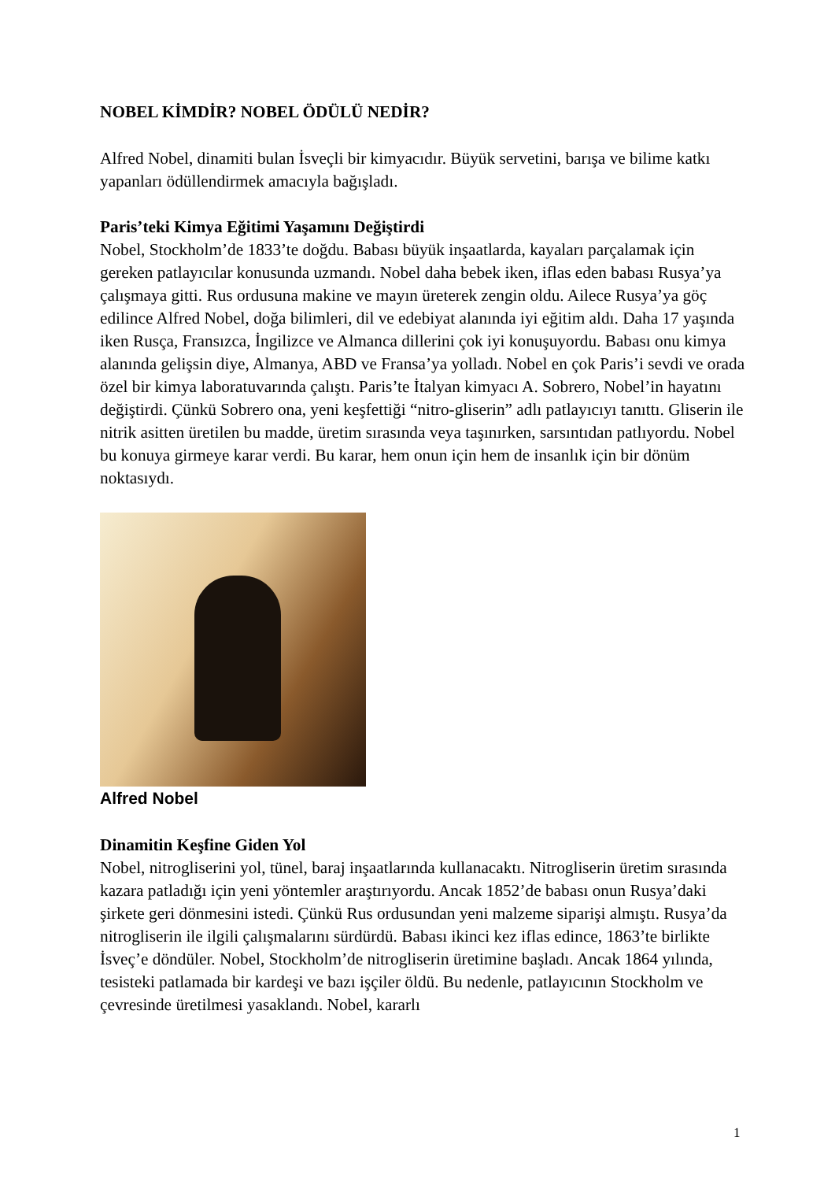NOBEL KİMDİR? NOBEL ÖDÜLÜ NEDİR?
Alfred Nobel, dinamiti bulan İsveçli bir kimyacıdır. Büyük servetini, barışa ve bilime katkı yapanları ödüllendirmek amacıyla bağışladı.
Paris’teki Kimya Eğitimi Yaşamını Değiştirdi
Nobel, Stockholm’de 1833’te doğdu. Babası büyük inşaatlarda, kayaları parçalamak için gereken patlayıcılar konusunda uzmandı. Nobel daha bebek iken, iflas eden babası Rusya’ya çalışmaya gitti. Rus ordusuna makine ve mayın üreterek zengin oldu. Ailece Rusya’ya göç edilince Alfred Nobel, doğa bilimleri, dil ve edebiyat alanında iyi eğitim aldı. Daha 17 yaşında iken Rusça, Fransızca, İngilizce ve Almanca dillerini çok iyi konuşuyordu. Babası onu kimya alanında gelişsin diye, Almanya, ABD ve Fransa’ya yolladı. Nobel en çok Paris’i sevdi ve orada özel bir kimya laboratuvarında çalıştı. Paris’te İtalyan kimyacı A. Sobrero, Nobel’in hayatını değiştirdi. Çünkü Sobrero ona, yeni keşfettiği “nitro-gliserin” adlı patlayıcıyı tanıttı. Gliserin ile nitrik asitten üretilen bu madde, üretim sırasında veya taşınırken, sarsıntıdan patlıyordu. Nobel bu konuya girmeye karar verdi. Bu karar, hem onun için hem de insanlık için bir dönüm noktasıydı.
Alfred Nobel
Dinamitin Keşfine Giden Yol
Nobel, nitrogliserini yol, tünel, baraj inşaatlarında kullanacaktı. Nitrogliserin üretim sırasında kazara patladığı için yeni yöntemler araştırıyordu. Ancak 1852’de babası onun Rusya’daki şirkete geri dönmesini istedi. Çünkü Rus ordusundan yeni malzeme siparişi almıştı. Rusya’da nitrogliserin ile ilgili çalışmalarını sürdürdü. Babası ikinci kez iflas edince, 1863’te birlikte İsveç’e döndüler. Nobel, Stockholm’de nitrogliserin üretimine başladı. Ancak 1864 yılında, tesisteki patlamada bir kardeşi ve bazı işçiler öldü. Bu nedenle, patlayıcının Stockholm ve çevresinde üretilmesi yasaklandı. Nobel, kararlı
1